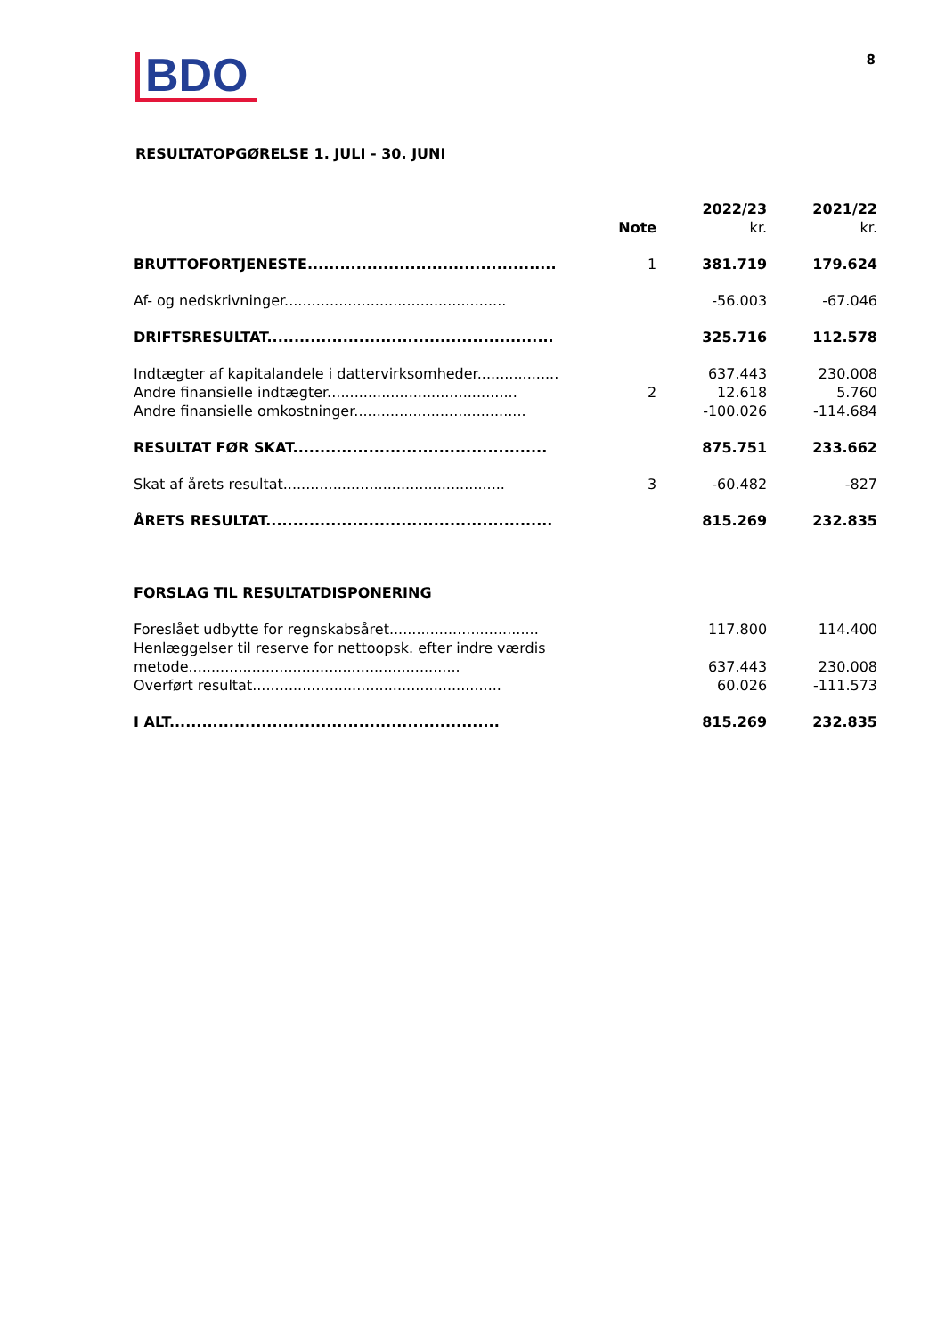BDO
8
RESULTATOPGØRELSE 1. JULI - 30. JUNI
| | Note | 2022/23 kr. | 2021/22 kr. |
| --- | --- | --- | --- |
| BRUTTOFORTJENESTE.............................................. | 1 | 381.719 | 179.624 |
| Af- og nedskrivninger................................................. | | -56.003 | -67.046 |
| DRIFTSRESULTAT..................................................... | | 325.716 | 112.578 |
| Indtægter af kapitalandele i dattervirksomheder.................. | | 637.443 | 230.008 |
| Andre finansielle indtægter.......................................... | 2 | 12.618 | 5.760 |
| Andre finansielle omkostninger...................................... | | -100.026 | -114.684 |
| RESULTAT FØR SKAT............................................... | | 875.751 | 233.662 |
| Skat af årets resultat................................................. | 3 | -60.482 | -827 |
| ÅRETS RESULTAT..................................................... | | 815.269 | 232.835 |
| FORSLAG TIL RESULTATDISPONERING | | | |
| Foreslået udbytte for regnskabsåret................................. | | 117.800 | 114.400 |
| Henlæggelser til reserve for nettoopsk. efter indre værdis metode............................................................ | | 637.443 | 230.008 |
| Overført resultat....................................................... | | 60.026 | -111.573 |
| I ALT............................................................. | | 815.269 | 232.835 |